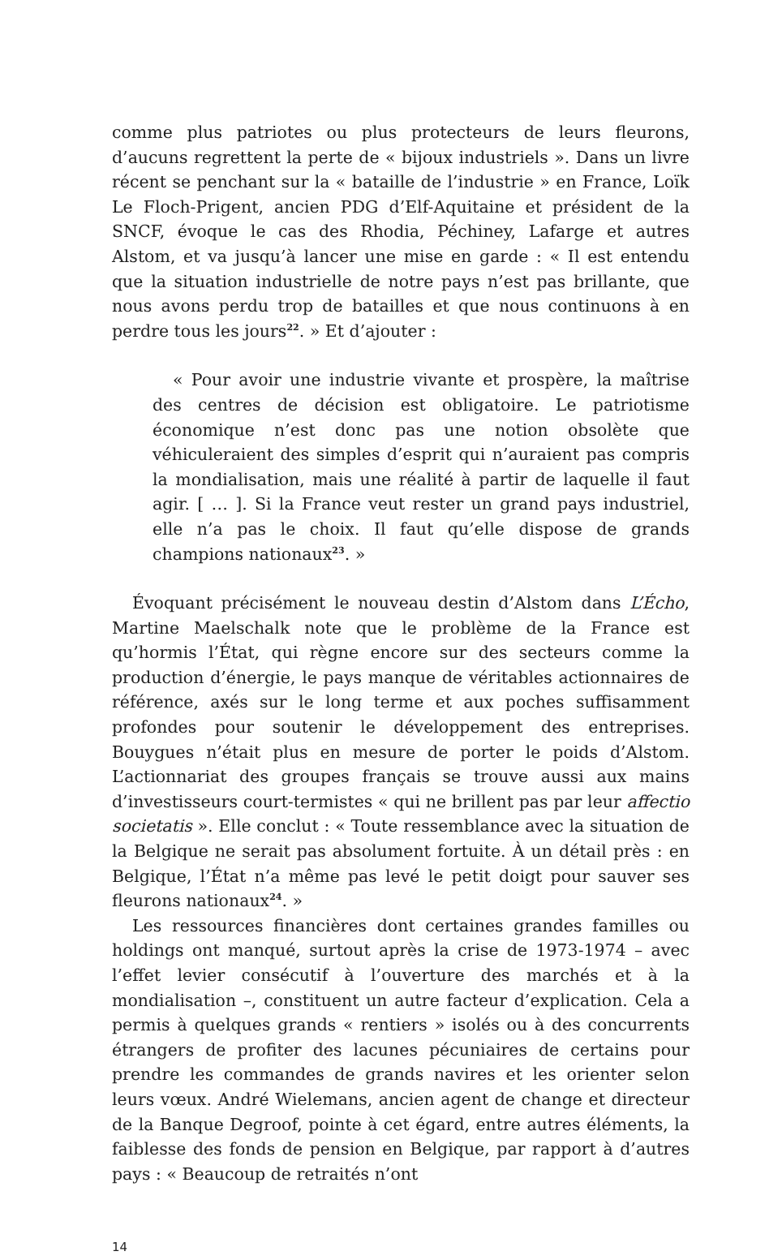comme plus patriotes ou plus protecteurs de leurs fleurons, d’aucuns regrettent la perte de « bijoux industriels ». Dans un livre récent se penchant sur la « bataille de l’industrie » en France, Loïk Le Floch-Prigent, ancien PDG d’Elf-Aquitaine et président de la SNCF, évoque le cas des Rhodia, Péchiney, Lafarge et autres Alstom, et va jusqu’à lancer une mise en garde : « Il est entendu que la situation industrielle de notre pays n’est pas brillante, que nous avons perdu trop de batailles et que nous continuons à en perdre tous les jours<sup>22</sup>. » Et d’ajouter :
« Pour avoir une industrie vivante et prospère, la maîtrise des centres de décision est obligatoire. Le patriotisme économique n’est donc pas une notion obsolète que véhiculeraient des simples d’esprit qui n’auraient pas compris la mondialisation, mais une réalité à partir de laquelle il faut agir. [ … ]. Si la France veut rester un grand pays industriel, elle n’a pas le choix. Il faut qu’elle dispose de grands champions nationaux<sup>23</sup>. »
Évoquant précisément le nouveau destin d’Alstom dans L’Écho, Martine Maelschalk note que le problème de la France est qu’hormis l’État, qui règne encore sur des secteurs comme la production d’énergie, le pays manque de véritables actionnaires de référence, axés sur le long terme et aux poches suffisamment profondes pour soutenir le développement des entreprises. Bouygues n’était plus en mesure de porter le poids d’Alstom. L’actionnariat des groupes français se trouve aussi aux mains d’investisseurs court-termistes « qui ne brillent pas par leur affectio societatis ». Elle conclut : « Toute ressemblance avec la situation de la Belgique ne serait pas absolument fortuite. À un détail près : en Belgique, l’État n’a même pas levé le petit doigt pour sauver ses fleurons nationaux<sup>24</sup>. »
Les ressources financières dont certaines grandes familles ou holdings ont manqué, surtout après la crise de 1973-1974 – avec l’effet levier consécutif à l’ouverture des marchés et à la mondialisation –, constituent un autre facteur d’explication. Cela a permis à quelques grands « rentiers » isolés ou à des concurrents étrangers de profiter des lacunes pécuniaires de certains pour prendre les commandes de grands navires et les orienter selon leurs vœux. André Wielemans, ancien agent de change et directeur de la Banque Degroof, pointe à cet égard, entre autres éléments, la faiblesse des fonds de pension en Belgique, par rapport à d’autres pays : « Beaucoup de retraités n’ont
14